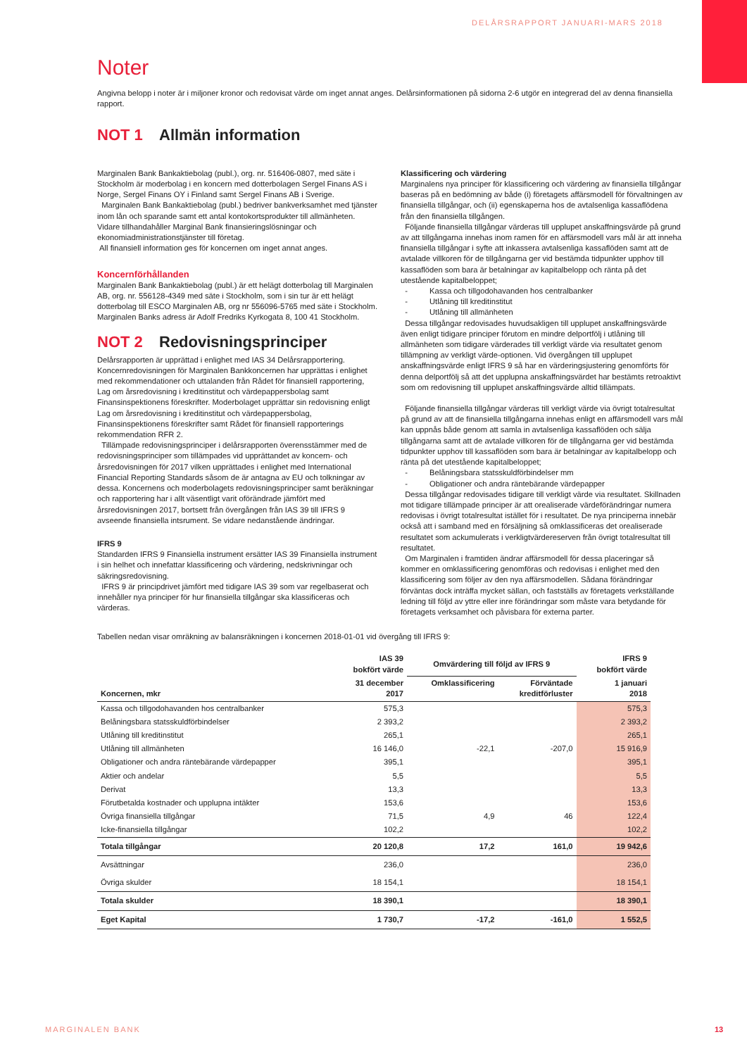DELÅRSRAPPORT JANUARI-MARS 2018
Noter
Angivna belopp i noter är i miljoner kronor och redovisat värde om inget annat anges. Delårsinformationen på sidorna 2-6 utgör en integrerad del av denna finansiella rapport.
NOT 1 Allmän information
Marginalen Bank Bankaktiebolag (publ.), org. nr. 516406-0807, med säte i Stockholm är moderbolag i en koncern med dotterbolagen Sergel Finans AS i Norge, Sergel Finans OY i Finland samt Sergel Finans AB i Sverige.
Marginalen Bank Bankaktiebolag (publ.) bedriver bankverksamhet med tjänster inom lån och sparande samt ett antal kontokortsprodukter till allmänheten. Vidare tillhandahåller Marginal Bank finansieringslösningar och ekonomiadministrationstjänster till företag.
All finansiell information ges för koncernen om inget annat anges.
Koncernförhållanden
Marginalen Bank Bankaktiebolag (publ.) är ett helägt dotterbolag till Marginalen AB, org. nr. 556128-4349 med säte i Stockholm, som i sin tur är ett helägt dotterbolag till ESCO Marginalen AB, org nr 556096-5765 med säte i Stockholm. Marginalen Banks adress är Adolf Fredriks Kyrkogata 8, 100 41 Stockholm.
NOT 2 Redovisningsprinciper
Delårsrapporten är upprättad i enlighet med IAS 34 Delårsrapportering. Koncernredovisningen för Marginalen Bankkoncernen har upprättas i enlighet med rekommendationer och uttalanden från Rådet för finansiell rapportering, Lag om årsredovisning i kreditinstitut och värdepappersbolag samt Finansinspektionens föreskrifter. Moderbolaget upprättar sin redovisning enligt Lag om årsredovisning i kreditinstitut och värdepappersbolag, Finansinspektionens föreskrifter samt Rådet för finansiell rapporterings rekommendation RFR 2.
Tillämpade redovisningsprinciper i delårsrapporten överensstämmer med de redovisningsprinciper som tillämpades vid upprättandet av koncern- och årsredovisningen för 2017 vilken upprättades i enlighet med International Financial Reporting Standards såsom de är antagna av EU och tolkningar av dessa. Koncernens och moderbolagets redovisningsprinciper samt beräkningar och rapportering har i allt väsentligt varit oförändrade jämfört med årsredovisningen 2017, bortsett från övergången från IAS 39 till IFRS 9 avseende finansiella intsrument. Se vidare nedanstående ändringar.
IFRS 9
Standarden IFRS 9 Finansiella instrument ersätter IAS 39 Finansiella instrument i sin helhet och innefattar klassificering och värdering, nedskrivningar och säkringsredovisning.
IFRS 9 är principdrivet jämfört med tidigare IAS 39 som var regelbaserat och innehåller nya principer för hur finansiella tillgångar ska klassificeras och värderas.
Klassificering och värdering
Marginalens nya principer för klassificering och värdering av finansiella tillgångar baseras på en bedömning av både (i) företagets affärsmodell för förvaltningen av finansiella tillgångar, och (ii) egenskaperna hos de avtalsenliga kassaflödena från den finansiella tillgången.
Följande finansiella tillgångar värderas till upplupet anskaffningsvärde på grund av att tillgångarna innehas inom ramen för en affärsmodell vars mål är att inneha finansiella tillgångar i syfte att inkassera avtalsenliga kassaflöden samt att de avtalade villkoren för de tillgångarna ger vid bestämda tidpunkter upphov till kassaflöden som bara är betalningar av kapitalbelopp och ränta på det utestående kapitalbeloppet;
- Kassa och tillgodohavanden hos centralbanker
- Utlåning till kreditinstitut
- Utlåning till allmänheten
Dessa tillgångar redovisades huvudsakligen till upplupet anskaffningsvärde även enligt tidigare principer förutom en mindre delportfölj i utlåning till allmänheten som tidigare värderades till verkligt värde via resultatet genom tillämpning av verkligt värde-optionen. Vid övergången till upplupet anskaffningsvärde enligt IFRS 9 så har en värderingsjustering genomförts för denna delportfölj så att det upplupna anskaffningsvärdet har bestämts retroaktivt som om redovisning till upplupet anskaffningsvärde alltid tillämpats.
Följande finansiella tillgångar värderas till verkligt värde via övrigt totalresultat på grund av att de finansiella tillgångarna innehas enligt en affärsmodell vars mål kan uppnås både genom att samla in avtalsenliga kassaflöden och sälja tillgångarna samt att de avtalade villkoren för de tillgångarna ger vid bestämda tidpunkter upphov till kassaflöden som bara är betalningar av kapitalbelopp och ränta på det utestående kapitalbeloppet;
- Belåningsbara statsskuldförbindelser mm
- Obligationer och andra räntebärande värdepapper
Dessa tillgångar redovisades tidigare till verkligt värde via resultatet. Skillnaden mot tidigare tillämpade principer är att orealiserade värdeförändringar numera redovisas i övrigt totalresultat istället för i resultatet. De nya principerna innebär också att i samband med en försäljning så omklassificeras det orealiserade resultatet som ackumulerats i verkligtvärdereserven från övrigt totalresultat till resultatet.
Om Marginalen i framtiden ändrar affärsmodell för dessa placeringar så kommer en omklassificering genomföras och redovisas i enlighet med den klassificering som följer av den nya affärsmodellen. Sådana förändringar förväntas dock inträffa mycket sällan, och fastställs av företagets verkställande ledning till följd av yttre eller inre förändringar som måste vara betydande för företagets verksamhet och påvisbara för externa parter.
Tabellen nedan visar omräkning av balansräkningen i koncernen 2018-01-01 vid övergång till IFRS 9:
| | IAS 39 bokfört värde | Omvärdering till följd av IFRS 9 | | IFRS 9 bokfört värde |
| --- | --- | --- | --- | --- |
| Koncernen, mkr | 31 december 2017 | Omklassificering | Förväntade kreditförluster | 1 januari 2018 |
| Kassa och tillgodohavanden hos centralbanker | 575,3 | | | 575,3 |
| Belåningsbara statsskuldförbindelser | 2 393,2 | | | 2 393,2 |
| Utlåning till kreditinstitut | 265,1 | | | 265,1 |
| Utlåning till allmänheten | 16 146,0 | -22,1 | -207,0 | 15 916,9 |
| Obligationer och andra räntebärande värdepapper | 395,1 | | | 395,1 |
| Aktier och andelar | 5,5 | | | 5,5 |
| Derivat | 13,3 | | | 13,3 |
| Förutbetalda kostnader och upplupna intäkter | 153,6 | | | 153,6 |
| Övriga finansiella tillgångar | 71,5 | 4,9 | 46 | 122,4 |
| Icke-finansiella tillgångar | 102,2 | | | 102,2 |
| Totala tillgångar | 20 120,8 | 17,2 | 161,0 | 19 942,6 |
| Avsättningar | 236,0 | | | 236,0 |
| Övriga skulder | 18 154,1 | | | 18 154,1 |
| Totala skulder | 18 390,1 | | | 18 390,1 |
| Eget Kapital | 1 730,7 | -17,2 | -161,0 | 1 552,5 |
MARGINALEN BANK 13